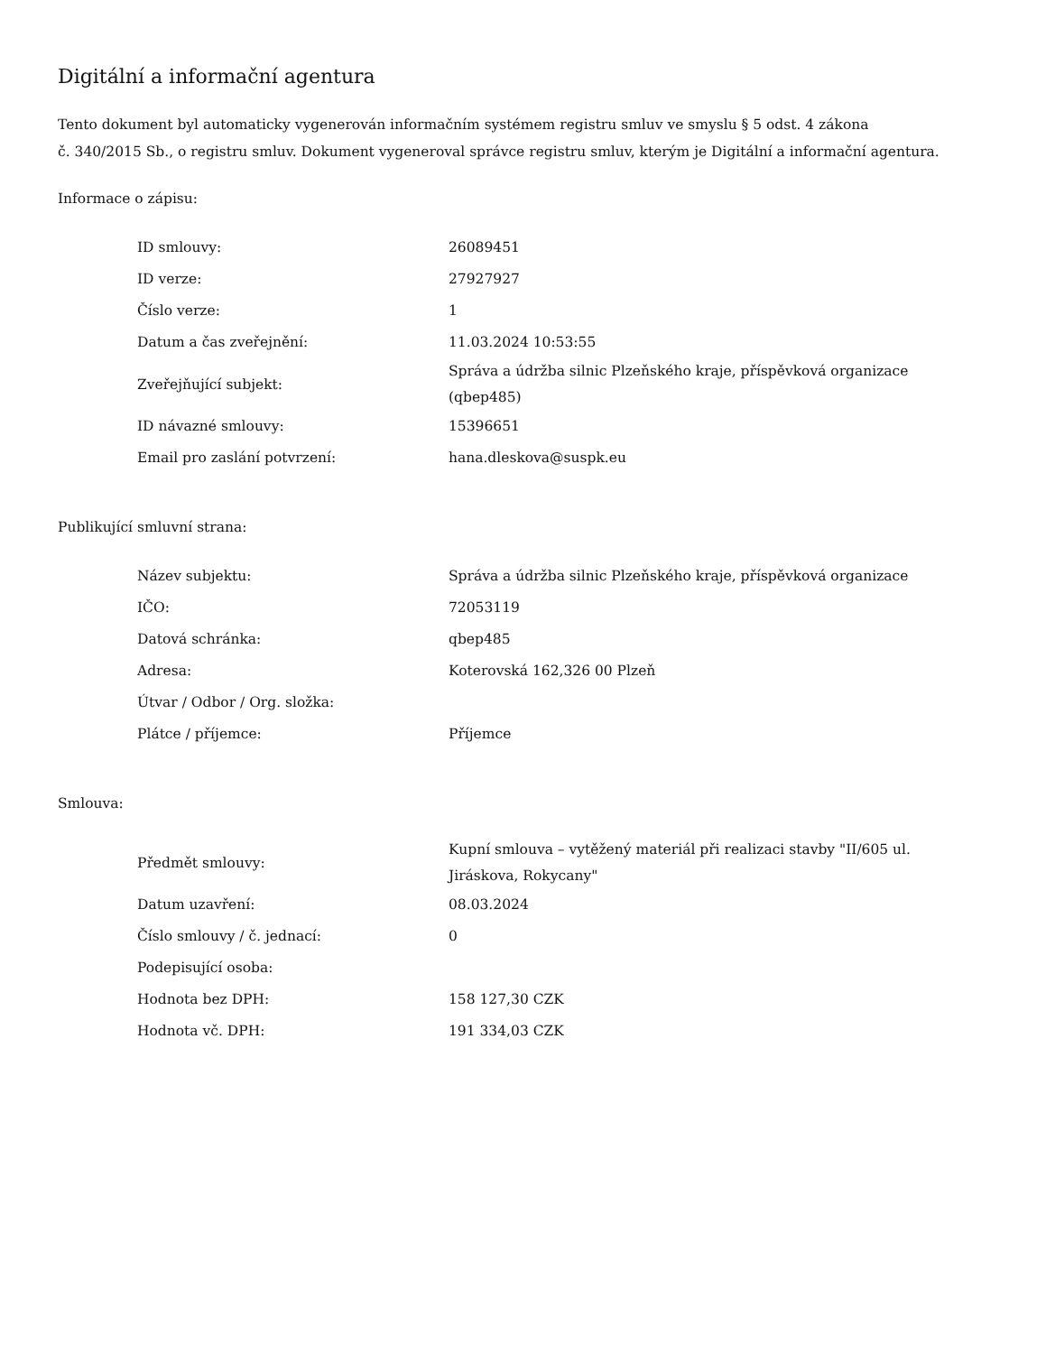Digitální a informační agentura
Tento dokument byl automaticky vygenerován informačním systémem registru smluv ve smyslu § 5 odst. 4 zákona
č. 340/2015 Sb., o registru smluv. Dokument vygeneroval správce registru smluv, kterým je Digitální a informační agentura.
Informace o zápisu:
| ID smlouvy: | 26089451 |
| ID verze: | 27927927 |
| Číslo verze: | 1 |
| Datum a čas zveřejnění: | 11.03.2024 10:53:55 |
| Zveřejňující subjekt: | Správa a údržba silnic Plzeňského kraje, příspěvková organizace (qbep485) |
| ID návazné smlouvy: | 15396651 |
| Email pro zaslání potvrzení: | hana.dleskova@suspk.eu |
Publikující smluvní strana:
| Název subjektu: | Správa a údržba silnic Plzeňského kraje, příspěvková organizace |
| IČO: | 72053119 |
| Datová schránka: | qbep485 |
| Adresa: | Koterovská 162,326 00 Plzeň |
| Útvar / Odbor / Org. složka: | |
| Plátce / příjemce: | Příjemce |
Smlouva:
| Předmět smlouvy: | Kupní smlouva – vytěžený materiál při realizaci stavby "II/605 ul. Jiráskova, Rokycany" |
| Datum uzavření: | 08.03.2024 |
| Číslo smlouvy / č. jednací: | 0 |
| Podepisující osoba: | |
| Hodnota bez DPH: | 158 127,30 CZK |
| Hodnota vč. DPH: | 191 334,03 CZK |